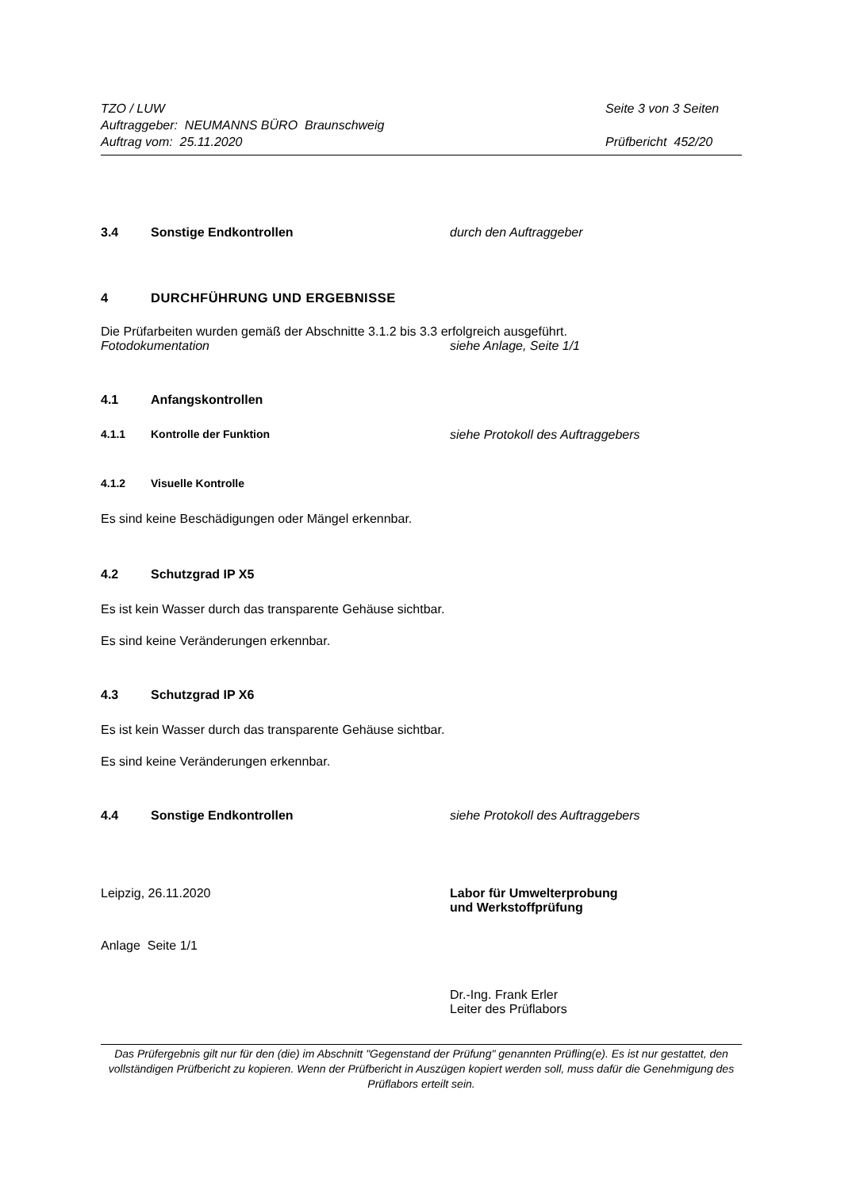TZO / LUW
Auftraggeber: NEUMANNS BÜRO Braunschweig
Auftrag vom: 25.11.2020
Seite 3 von 3 Seiten
Prüfbericht 452/20
3.4 Sonstige Endkontrollen durch den Auftraggeber
4 DURCHFÜHRUNG UND ERGEBNISSE
Die Prüfarbeiten wurden gemäß der Abschnitte 3.1.2 bis 3.3 erfolgreich ausgeführt.
Fotodokumentation siehe Anlage, Seite 1/1
4.1 Anfangskontrollen
4.1.1 Kontrolle der Funktion siehe Protokoll des Auftraggebers
4.1.2 Visuelle Kontrolle
Es sind keine Beschädigungen oder Mängel erkennbar.
4.2 Schutzgrad IP X5
Es ist kein Wasser durch das transparente Gehäuse sichtbar.
Es sind keine Veränderungen erkennbar.
4.3 Schutzgrad IP X6
Es ist kein Wasser durch das transparente Gehäuse sichtbar.
Es sind keine Veränderungen erkennbar.
4.4 Sonstige Endkontrollen siehe Protokoll des Auftraggebers
Leipzig, 26.11.2020 Labor für Umwelterprobung
und Werkstoffprüfung
Anlage Seite 1/1
Dr.-Ing. Frank Erler
Leiter des Prüflabors
Das Prüfergebnis gilt nur für den (die) im Abschnitt "Gegenstand der Prüfung" genannten Prüfling(e). Es ist nur gestattet, den vollständigen Prüfbericht zu kopieren. Wenn der Prüfbericht in Auszügen kopiert werden soll, muss dafür die Genehmigung des Prüflabors erteilt sein.